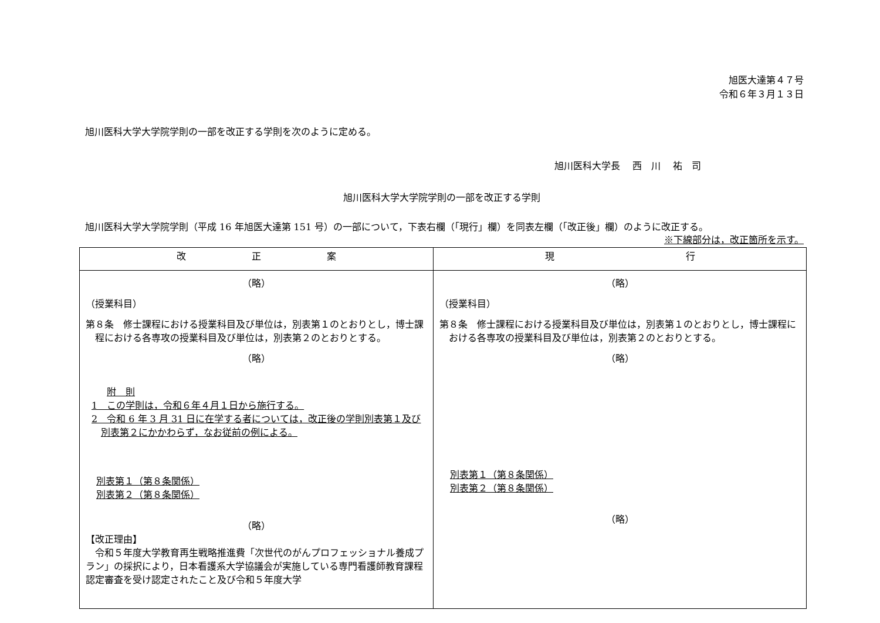旭医大達第４７号
令和６年３月１３日
旭川医科大学大学院学則の一部を改正する学則を次のように定める。
旭川医科大学長　 西　川　 祐　司
旭川医科大学大学院学則の一部を改正する学則
旭川医科大学大学院学則（平成 16 年旭医大達第 151 号）の一部について，下表右欄（「現行」欄）を同表左欄（「改正後」欄）のように改正する。
※下線部分は，改正箇所を示す。
| 改 正 案 | 現 行 |
| --- | --- |
| （略） （授業科目） 第８条 修士課程における授業科目及び単位は，別表第１のとおりとし，博士課程における各専攻の授業科目及び単位は，別表第２のとおりとする。 （略） 附 則 1 この学則は，令和６年４月１日から施行する。 2 令和 6 年 3 月 31 日に在学する者については，改正後の学則別表第１及び別表第２にかかわらず，なお従前の例による。 別表第１（第８条関係） 別表第２（第８条関係） （略） 【改正理由】 令和５年度大学教育再生戦略推進費「次世代のがんプロフェッショナル養成プラン」の採択により，日本看護系大学協議会が実施している専門看護師教育課程認定審査を受け認定されたこと及び令和５年度大学 | （略） （授業科目） 第８条 修士課程における授業科目及び単位は，別表第１のとおりとし，博士課程における各専攻の授業科目及び単位は，別表第２のとおりとする。 （略） 別表第１（第８条関係） 別表第２（第８条関係） （略） |